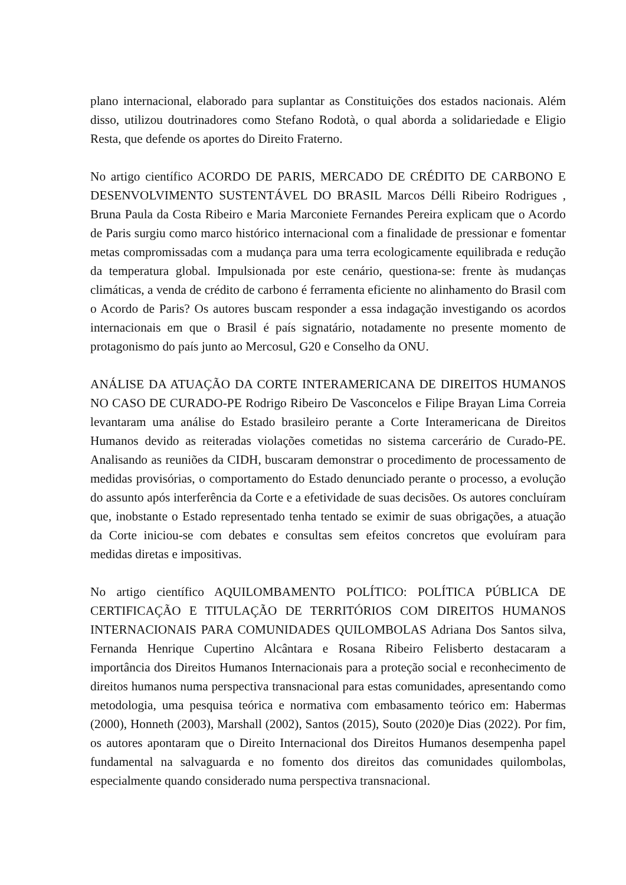plano internacional, elaborado para suplantar as Constituições dos estados nacionais. Além disso, utilizou doutrinadores como Stefano Rodotà, o qual aborda a solidariedade e Eligio Resta, que defende os aportes do Direito Fraterno.
No artigo científico ACORDO DE PARIS, MERCADO DE CRÉDITO DE CARBONO E DESENVOLVIMENTO SUSTENTÁVEL DO BRASIL Marcos Délli Ribeiro Rodrigues , Bruna Paula da Costa Ribeiro e Maria Marconiete Fernandes Pereira explicam que o Acordo de Paris surgiu como marco histórico internacional com a finalidade de pressionar e fomentar metas compromissadas com a mudança para uma terra ecologicamente equilibrada e redução da temperatura global. Impulsionada por este cenário, questiona-se: frente às mudanças climáticas, a venda de crédito de carbono é ferramenta eficiente no alinhamento do Brasil com o Acordo de Paris? Os autores buscam responder a essa indagação investigando os acordos internacionais em que o Brasil é país signatário, notadamente no presente momento de protagonismo do país junto ao Mercosul, G20 e Conselho da ONU.
ANÁLISE DA ATUAÇÃO DA CORTE INTERAMERICANA DE DIREITOS HUMANOS NO CASO DE CURADO-PE Rodrigo Ribeiro De Vasconcelos e Filipe Brayan Lima Correia levantaram uma análise do Estado brasileiro perante a Corte Interamericana de Direitos Humanos devido as reiteradas violações cometidas no sistema carcerário de Curado-PE. Analisando as reuniões da CIDH, buscaram demonstrar o procedimento de processamento de medidas provisórias, o comportamento do Estado denunciado perante o processo, a evolução do assunto após interferência da Corte e a efetividade de suas decisões. Os autores concluíram que, inobstante o Estado representado tenha tentado se eximir de suas obrigações, a atuação da Corte iniciou-se com debates e consultas sem efeitos concretos que evoluíram para medidas diretas e impositivas.
No artigo científico AQUILOMBAMENTO POLÍTICO: POLÍTICA PÚBLICA DE CERTIFICAÇÃO E TITULAÇÃO DE TERRITÓRIOS COM DIREITOS HUMANOS INTERNACIONAIS PARA COMUNIDADES QUILOMBOLAS Adriana Dos Santos silva, Fernanda Henrique Cupertino Alcântara e Rosana Ribeiro Felisberto destacaram a importância dos Direitos Humanos Internacionais para a proteção social e reconhecimento de direitos humanos numa perspectiva transnacional para estas comunidades, apresentando como metodologia, uma pesquisa teórica e normativa com embasamento teórico em: Habermas (2000), Honneth (2003), Marshall (2002), Santos (2015), Souto (2020)e Dias (2022). Por fim, os autores apontaram que o Direito Internacional dos Direitos Humanos desempenha papel fundamental na salvaguarda e no fomento dos direitos das comunidades quilombolas, especialmente quando considerado numa perspectiva transnacional.